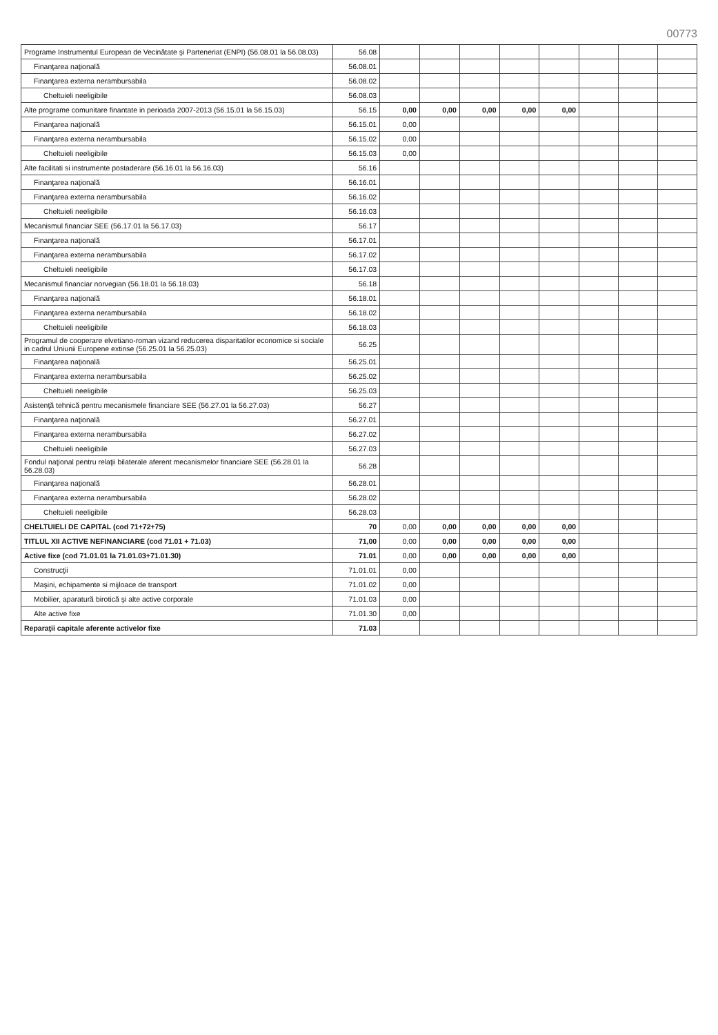00773
| Programe Instrumentul European de Vecinătate şi Parteneriat (ENPI) (56.08.01 la 56.08.03) | 56.08 | | | | | | | | |
| Finanţarea naţională | 56.08.01 | | | | | | | | |
| Finanţarea externa nerambursabila | 56.08.02 | | | | | | | | |
| Cheltuieli neeligibile | 56.08.03 | | | | | | | | |
| Alte programe comunitare finantate in perioada 2007-2013 (56.15.01 la 56.15.03) | 56.15 | 0,00 | 0,00 | 0,00 | 0,00 | 0,00 | | | |
| Finanţarea naţională | 56.15.01 | 0,00 | | | | | | | |
| Finanţarea externa nerambursabila | 56.15.02 | 0,00 | | | | | | | |
| Cheltuieli neeligibile | 56.15.03 | 0,00 | | | | | | | |
| Alte facilitati si instrumente postaderare (56.16.01 la 56.16.03) | 56.16 | | | | | | | | |
| Finanţarea naţională | 56.16.01 | | | | | | | | |
| Finanţarea externa nerambursabila | 56.16.02 | | | | | | | | |
| Cheltuieli neeligibile | 56.16.03 | | | | | | | | |
| Mecanismul financiar SEE (56.17.01 la 56.17.03) | 56.17 | | | | | | | | |
| Finanţarea naţională | 56.17.01 | | | | | | | | |
| Finanţarea externa nerambursabila | 56.17.02 | | | | | | | | |
| Cheltuieli neeligibile | 56.17.03 | | | | | | | | |
| Mecanismul financiar norvegian (56.18.01 la 56.18.03) | 56.18 | | | | | | | | |
| Finanţarea naţională | 56.18.01 | | | | | | | | |
| Finanţarea externa nerambursabila | 56.18.02 | | | | | | | | |
| Cheltuieli neeligibile | 56.18.03 | | | | | | | | |
| Programul de cooperare elvetiano-roman vizand reducerea disparitatilor economice si sociale in cadrul Uniunii Europene extinse (56.25.01 la 56.25.03) | 56.25 | | | | | | | | |
| Finanţarea naţională | 56.25.01 | | | | | | | | |
| Finanţarea externa nerambursabila | 56.25.02 | | | | | | | | |
| Cheltuieli neeligibile | 56.25.03 | | | | | | | | |
| Asistenţă tehnică pentru mecanismele financiare SEE (56.27.01 la 56.27.03) | 56.27 | | | | | | | | |
| Finanţarea naţională | 56.27.01 | | | | | | | | |
| Finanţarea externa nerambursabila | 56.27.02 | | | | | | | | |
| Cheltuieli neeligibile | 56.27.03 | | | | | | | | |
| Fondul naţional pentru relaţii bilaterale aferent mecanismelor financiare SEE (56.28.01 la 56.28.03) | 56.28 | | | | | | | | |
| Finanţarea naţională | 56.28.01 | | | | | | | | |
| Finanţarea externa nerambursabila | 56.28.02 | | | | | | | | |
| Cheltuieli neeligibile | 56.28.03 | | | | | | | | |
| CHELTUIELI DE CAPITAL (cod 71+72+75) | 70 | 0,00 | 0,00 | 0,00 | 0,00 | 0,00 | | | |
| TITLUL XII ACTIVE NEFINANCIARE (cod 71.01 + 71.03) | 71,00 | 0,00 | 0,00 | 0,00 | 0,00 | 0,00 | | | |
| Active fixe (cod 71.01.01 la 71.01.03+71.01.30) | 71.01 | 0,00 | 0,00 | 0,00 | 0,00 | 0,00 | | | |
| Construcţii | 71.01.01 | 0,00 | | | | | | | |
| Maşini, echipamente si mijloace de transport | 71.01.02 | 0,00 | | | | | | | |
| Mobilier, aparatură birotică şi alte active corporale | 71.01.03 | 0,00 | | | | | | | |
| Alte active fixe | 71.01.30 | 0,00 | | | | | | | |
| Reparaţii capitale aferente activelor fixe | 71.03 | | | | | | | | |